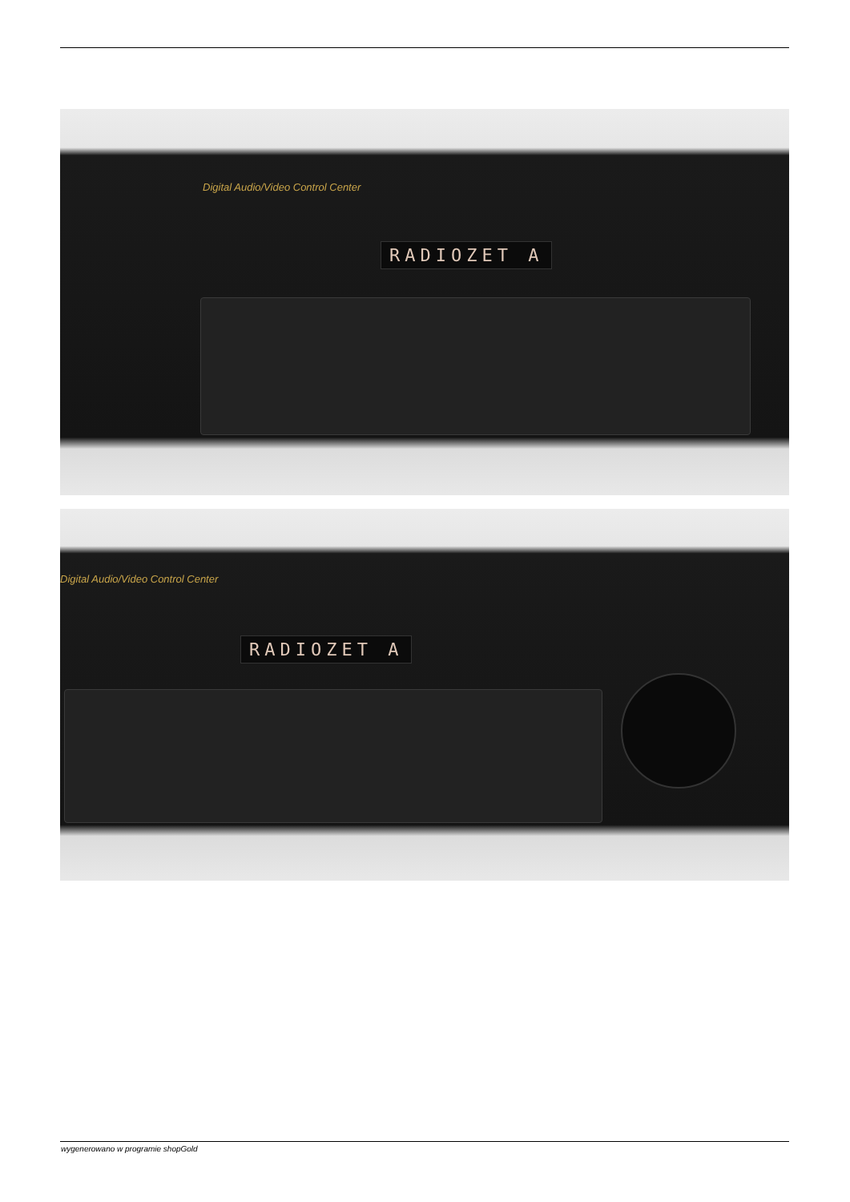Digital Audio/Video Control Center
RADIOZET A
Digital Audio/Video Control Center
RADIOZET A
wygenerowano w programie shopGold